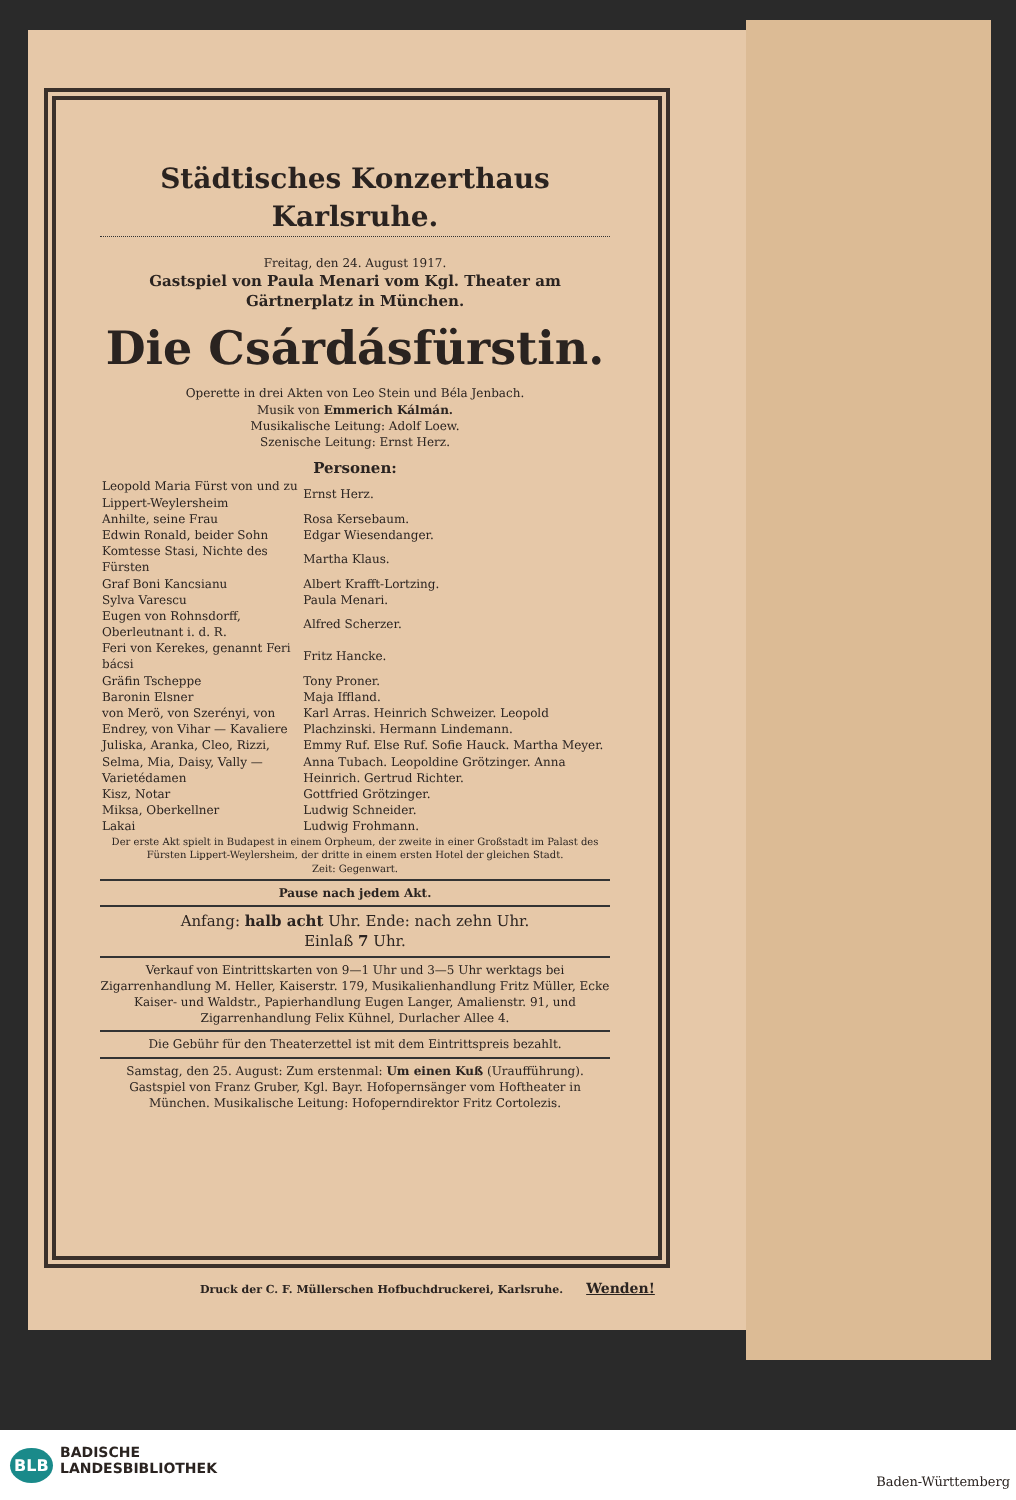Städtisches Konzerthaus Karlsruhe.
Freitag, den 24. August 1917.
Gastspiel von Paula Menari vom Kgl. Theater am Gärtnerplatz in München.
Die Csárdásfürstin.
Operette in drei Akten von Leo Stein und Béla Jenbach.
Musik von Emmerich Kálmán.
Musikalische Leitung: Adolf Loew.
Szenische Leitung: Ernst Herz.
Personen:
| Leopold Maria Fürst von und zu Lippert-Weylersheim | Ernst Herz. |
| Anhilte, seine Frau | Rosa Kersebaum. |
| Edwin Ronald, beider Sohn | Edgar Wiesendanger. |
| Komtesse Stasi, Nichte des Fürsten | Martha Klaus. |
| Graf Boni Kancsianu | Albert Krafft-Lortzing. |
| Sylva Varescu | Paula Menari. |
| Eugen von Rohnsdorff, Oberleutnant i. d. R. | Alfred Scherzer. |
| Feri von Kerekes, genannt Feri bácsi | Fritz Hancke. |
| Gräfin Tscheppe | Tony Proner. |
| Baronin Elsner | Maja Iffland. |
| von Merö, von Szerényi, von Endrey, von Vihar — Kavaliere | Karl Arras. Heinrich Schweizer. Leopold Plachzinski. Hermann Lindemann. |
| Juliska, Aranka, Cleo, Rizzi, Selma, Mia, Daisy, Vally — Varietédamen | Emmy Ruf. Else Ruf. Sofie Hauck. Martha Meyer. Anna Tubach. Leopoldine Grötzinger. Anna Heinrich. Gertrud Richter. |
| Kisz, Notar | Gottfried Grötzinger. |
| Miksa, Oberkellner | Ludwig Schneider. |
| Lakai | Ludwig Frohmann. |
Der erste Akt spielt in Budapest in einem Orpheum, der zweite in einer Großstadt im Palast des Fürsten Lippert-Weylersheim, der dritte in einem ersten Hotel der gleichen Stadt.
Zeit: Gegenwart.
Pause nach jedem Akt.
Anfang: halb acht Uhr. Ende: nach zehn Uhr.
Einlaß 7 Uhr.
Verkauf von Eintrittskarten von 9—1 Uhr und 3—5 Uhr werktags bei Zigarrenhandlung M. Heller, Kaiserstr. 179, Musikalienhandlung Fritz Müller, Ecke Kaiser- und Waldstr., Papierhandlung Eugen Langer, Amalienstr. 91, und Zigarrenhandlung Felix Kühnel, Durlacher Allee 4.
Die Gebühr für den Theaterzettel ist mit dem Eintrittspreis bezahlt.
Samstag, den 25. August: Zum erstenmal: Um einen Kuß (Uraufführung). Gastspiel von Franz Gruber, Kgl. Bayr. Hofopernsänger vom Hoftheater in München. Musikalische Leitung: Hofoperndirektor Fritz Cortolezis.
Druck der C. F. Müllerschen Hofbuchdruckerei, Karlsruhe. Wenden!
BLB BADISCHE
LANDESBIBLIOTHEK
Baden-Württemberg